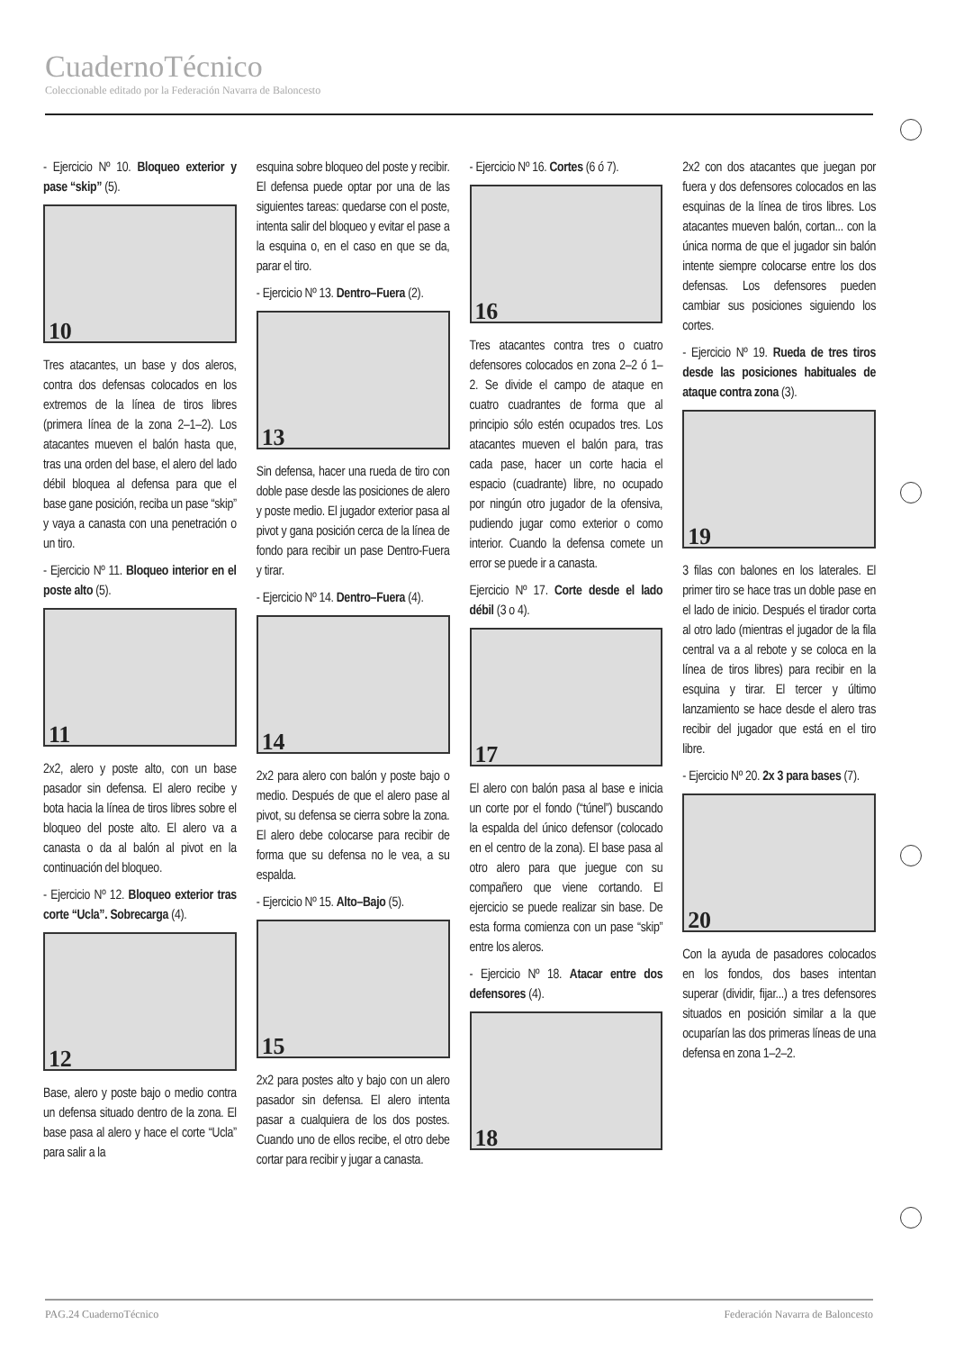CuadernoTécnico
Coleccionable editado por la Federación Navarra de Baloncesto
- Ejercicio Nº 10. Bloqueo exterior y pase “skip” (5).
10
Tres atacantes, un base y dos aleros, contra dos defensas colocados en los extremos de la línea de tiros libres (primera línea de la zona 2–1–2). Los atacantes mueven el balón hasta que, tras una orden del base, el alero del lado débil bloquea al defensa para que el base gane posición, reciba un pase “skip” y vaya a canasta con una penetración o un tiro.
- Ejercicio Nº 11. Bloqueo interior en el poste alto (5).
11
2x2, alero y poste alto, con un base pasador sin defensa. El alero recibe y bota hacia la línea de tiros libres sobre el bloqueo del poste alto. El alero va a canasta o da al balón al pivot en la continuación del bloqueo.
- Ejercicio Nº 12. Bloqueo exterior tras corte “Ucla”. Sobrecarga (4).
12
Base, alero y poste bajo o medio contra un defensa situado dentro de la zona. El base pasa al alero y hace el corte “Ucla” para salir a la
esquina sobre bloqueo del poste y recibir. El defensa puede optar por una de las siguientes tareas: quedarse con el poste, intenta salir del bloqueo y evitar el pase a la esquina o, en el caso en que se da, parar el tiro.
- Ejercicio Nº 13. Dentro–Fuera (2).
13
Sin defensa, hacer una rueda de tiro con doble pase desde las posiciones de alero y poste medio. El jugador exterior pasa al pivot y gana posición cerca de la línea de fondo para recibir un pase Dentro-Fuera y tirar.
- Ejercicio Nº 14. Dentro–Fuera (4).
14
2x2 para alero con balón y poste bajo o medio. Después de que el alero pase al pivot, su defensa se cierra sobre la zona. El alero debe colocarse para recibir de forma que su defensa no le vea, a su espalda.
- Ejercicio Nº 15. Alto–Bajo (5).
15
2x2 para postes alto y bajo con un alero pasador sin defensa. El alero intenta pasar a cualquiera de los dos postes. Cuando uno de ellos recibe, el otro debe cortar para recibir y jugar a canasta.
- Ejercicio Nº 16. Cortes (6 ó 7).
16
Tres atacantes contra tres o cuatro defensores colocados en zona 2–2 ó 1–2. Se divide el campo de ataque en cuatro cuadrantes de forma que al principio sólo estén ocupados tres. Los atacantes mueven el balón para, tras cada pase, hacer un corte hacia el espacio (cuadrante) libre, no ocupado por ningún otro jugador de la ofensiva, pudiendo jugar como exterior o como interior. Cuando la defensa comete un error se puede ir a canasta.
Ejercicio Nº 17. Corte desde el lado débil (3 o 4).
17
El alero con balón pasa al base e inicia un corte por el fondo (“túnel”) buscando la espalda del único defensor (colocado en el centro de la zona). El base pasa al otro alero para que juegue con su compañero que viene cortando. El ejercicio se puede realizar sin base. De esta forma comienza con un pase “skip” entre los aleros.
- Ejercicio Nº 18. Atacar entre dos defensores (4).
18
2x2 con dos atacantes que juegan por fuera y dos defensores colocados en las esquinas de la línea de tiros libres. Los atacantes mueven balón, cortan... con la única norma de que el jugador sin balón intente siempre colocarse entre los dos defensas. Los defensores pueden cambiar sus posiciones siguiendo los cortes.
- Ejercicio Nº 19. Rueda de tres tiros desde las posiciones habituales de ataque contra zona (3).
19
3 filas con balones en los laterales. El primer tiro se hace tras un doble pase en el lado de inicio. Después el tirador corta al otro lado (mientras el jugador de la fila central va a al rebote y se coloca en la línea de tiros libres) para recibir en la esquina y tirar. El tercer y último lanzamiento se hace desde el alero tras recibir del jugador que está en el tiro libre.
- Ejercicio Nº 20. 2x 3 para bases (7).
20
Con la ayuda de pasadores colocados en los fondos, dos bases intentan superar (dividir, fijar...) a tres defensores situados en posición similar a la que ocuparían las dos primeras líneas de una defensa en zona 1–2–2.
PAG.24 CuadernoTécnico Federación Navarra de Baloncesto